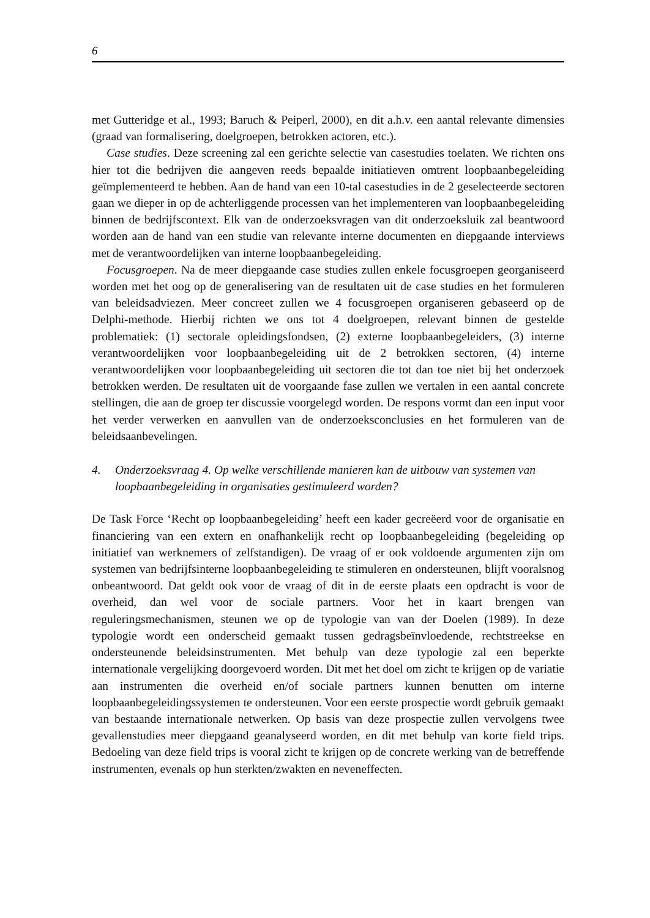6
met Gutteridge et al., 1993; Baruch & Peiperl, 2000), en dit a.h.v. een aantal relevante dimensies (graad van formalisering, doelgroepen, betrokken actoren, etc.).
Case studies. Deze screening zal een gerichte selectie van casestudies toelaten. We richten ons hier tot die bedrijven die aangeven reeds bepaalde initiatieven omtrent loopbaanbegeleiding geïmplementeerd te hebben. Aan de hand van een 10-tal casestudies in de 2 geselecteerde sectoren gaan we dieper in op de achterliggende processen van het implementeren van loopbaanbegeleiding binnen de bedrijfscontext. Elk van de onderzoeksvragen van dit onderzoeksluik zal beantwoord worden aan de hand van een studie van relevante interne documenten en diepgaande interviews met de verantwoordelijken van interne loopbaanbegeleiding.
Focusgroepen. Na de meer diepgaande case studies zullen enkele focusgroepen georganiseerd worden met het oog op de generalisering van de resultaten uit de case studies en het formuleren van beleidsadviezen. Meer concreet zullen we 4 focusgroepen organiseren gebaseerd op de Delphi-methode. Hierbij richten we ons tot 4 doelgroepen, relevant binnen de gestelde problematiek: (1) sectorale opleidingsfondsen, (2) externe loopbaanbegeleiders, (3) interne verantwoordelijken voor loopbaanbegeleiding uit de 2 betrokken sectoren, (4) interne verantwoordelijken voor loopbaanbegeleiding uit sectoren die tot dan toe niet bij het onderzoek betrokken werden. De resultaten uit de voorgaande fase zullen we vertalen in een aantal concrete stellingen, die aan de groep ter discussie voorgelegd worden. De respons vormt dan een input voor het verder verwerken en aanvullen van de onderzoeksconclusies en het formuleren van de beleidsaanbevelingen.
4. Onderzoeksvraag 4. Op welke verschillende manieren kan de uitbouw van systemen van loopbaanbegeleiding in organisaties gestimuleerd worden?
De Task Force ‘Recht op loopbaanbegeleiding’ heeft een kader gecreëerd voor de organisatie en financiering van een extern en onafhankelijk recht op loopbaanbegeleiding (begeleiding op initiatief van werknemers of zelfstandigen). De vraag of er ook voldoende argumenten zijn om systemen van bedrijfsinterne loopbaanbegeleiding te stimuleren en ondersteunen, blijft vooralsnog onbeantwoord. Dat geldt ook voor de vraag of dit in de eerste plaats een opdracht is voor de overheid, dan wel voor de sociale partners. Voor het in kaart brengen van reguleringsmechanismen, steunen we op de typologie van van der Doelen (1989). In deze typologie wordt een onderscheid gemaakt tussen gedragsbeïnvloedende, rechtstreekse en ondersteunende beleidsinstrumenten. Met behulp van deze typologie zal een beperkte internationale vergelijking doorgevoerd worden. Dit met het doel om zicht te krijgen op de variatie aan instrumenten die overheid en/of sociale partners kunnen benutten om interne loopbaanbegeleidingssystemen te ondersteunen. Voor een eerste prospectie wordt gebruik gemaakt van bestaande internationale netwerken. Op basis van deze prospectie zullen vervolgens twee gevallenstudies meer diepgaand geanalyseerd worden, en dit met behulp van korte field trips. Bedoeling van deze field trips is vooral zicht te krijgen op de concrete werking van de betreffende instrumenten, evenals op hun sterkten/zwakten en neveneffecten.